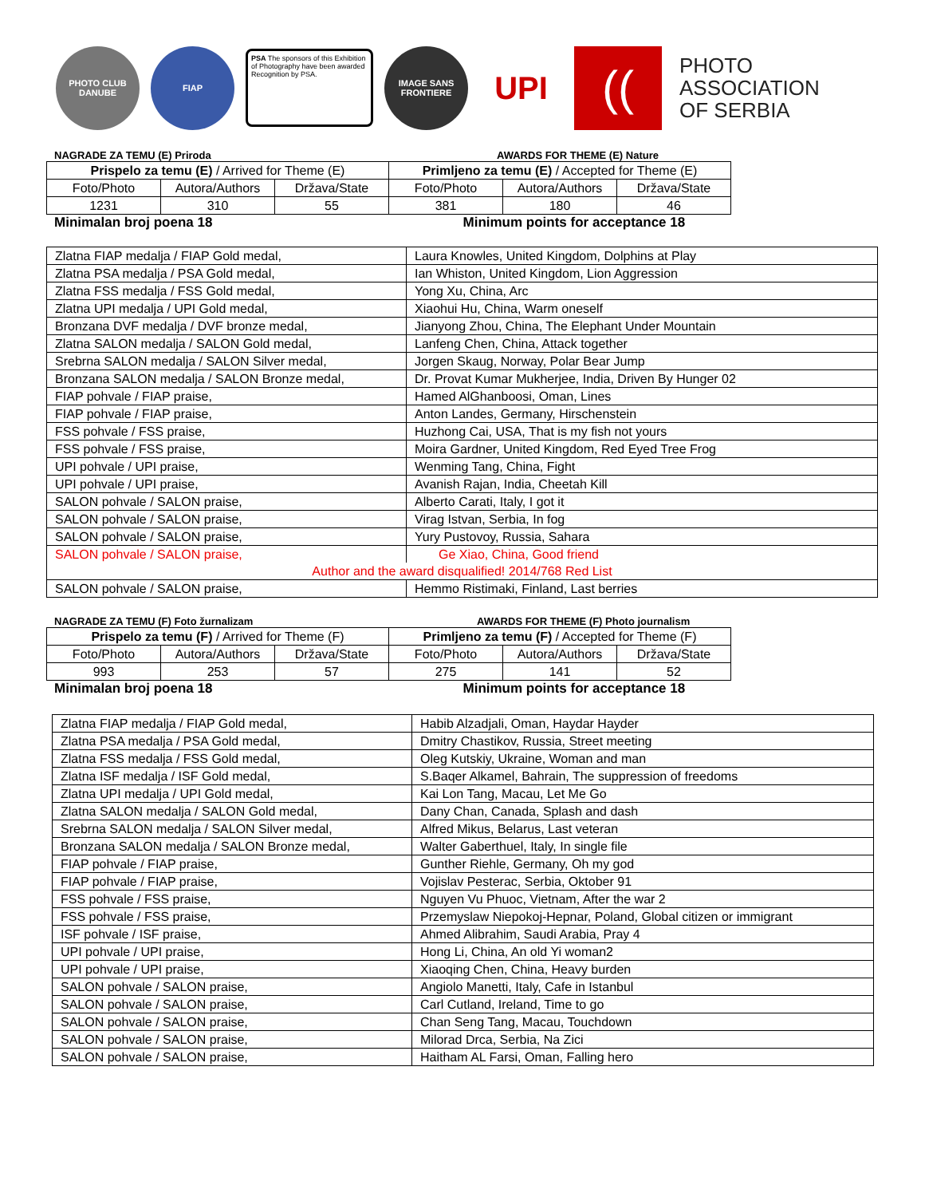PHOTO CLUB DANUBE
FIAP
PSA The sponsors of this Exhibition of Photography have been awarded Recognition by PSA.
IMAGE SANS FRONTIERE
UPI
((
PHOTO
ASSOCIATION
OF SERBIA
NAGRADE ZA TEMU (E) Priroda AWARDS FOR THEME (E) Nature
| Prispelo za temu (E) / Arrived for Theme (E) | | | Primljeno za temu (E) / Accepted for Theme (E) | | |
| --- | --- | --- | --- | --- | --- |
| Foto/Photo | Autora/Authors | Država/State | Foto/Photo | Autora/Authors | Država/State |
| 1231 | 310 | 55 | 381 | 180 | 46 |
Minimalan broj poena 18 Minimum points for acceptance 18
| Zlatna FIAP medalja / FIAP Gold medal, | Laura Knowles, United Kingdom, Dolphins at Play |
| Zlatna PSA medalja / PSA Gold medal, | Ian Whiston, United Kingdom, Lion Aggression |
| Zlatna FSS medalja / FSS Gold medal, | Yong Xu, China, Arc |
| Zlatna UPI medalja / UPI Gold medal, | Xiaohui Hu, China, Warm oneself |
| Bronzana DVF medalja / DVF bronze medal, | Jianyong Zhou, China, The Elephant Under Mountain |
| Zlatna SALON medalja / SALON Gold medal, | Lanfeng Chen, China, Attack together |
| Srebrna SALON medalja / SALON Silver medal, | Jorgen Skaug, Norway, Polar Bear Jump |
| Bronzana SALON medalja / SALON Bronze medal, | Dr. Provat Kumar Mukherjee, India, Driven By Hunger 02 |
| FIAP pohvale / FIAP praise, | Hamed AlGhanboosi, Oman, Lines |
| FIAP pohvale / FIAP praise, | Anton Landes, Germany, Hirschenstein |
| FSS pohvale / FSS praise, | Huzhong Cai, USA, That is my fish not yours |
| FSS pohvale / FSS praise, | Moira Gardner, United Kingdom, Red Eyed Tree Frog |
| UPI pohvale / UPI praise, | Wenming Tang, China, Fight |
| UPI pohvale / UPI praise, | Avanish Rajan, India, Cheetah Kill |
| SALON pohvale / SALON praise, | Alberto Carati, Italy, I got it |
| SALON pohvale / SALON praise, | Virag Istvan, Serbia, In fog |
| SALON pohvale / SALON praise, | Yury Pustovoy, Russia, Sahara |
| SALON pohvale / SALON praise, | Ge Xiao, China, Good friend |
| Author and the award disqualified! 2014/768 Red List | |
| SALON pohvale / SALON praise, | Hemmo Ristimaki, Finland, Last berries |
NAGRADE ZA TEMU (F) Foto žurnalizam
AWARDS FOR THEME (F) Photo journalism
| Prispelo za temu (F) / Arrived for Theme (F) | | | Primljeno za temu (F) / Accepted for Theme (F) | | |
| --- | --- | --- | --- | --- | --- |
| Foto/Photo | Autora/Authors | Država/State | Foto/Photo | Autora/Authors | Država/State |
| 993 | 253 | 57 | 275 | 141 | 52 |
Minimalan broj poena 18 Minimum points for acceptance 18
| Zlatna FIAP medalja / FIAP Gold medal, | Habib Alzadjali, Oman, Haydar Hayder |
| Zlatna PSA medalja / PSA Gold medal, | Dmitry Chastikov, Russia, Street meeting |
| Zlatna FSS medalja / FSS Gold medal, | Oleg Kutskiy, Ukraine, Woman and man |
| Zlatna ISF medalja / ISF Gold medal, | S.Baqer Alkamel, Bahrain, The suppression of freedoms |
| Zlatna UPI medalja / UPI Gold medal, | Kai Lon Tang, Macau, Let Me Go |
| Zlatna SALON medalja / SALON Gold medal, | Dany Chan, Canada, Splash and dash |
| Srebrna SALON medalja / SALON Silver medal, | Alfred Mikus, Belarus, Last veteran |
| Bronzana SALON medalja / SALON Bronze medal, | Walter Gaberthuel, Italy, In single file |
| FIAP pohvale / FIAP praise, | Gunther Riehle, Germany, Oh my god |
| FIAP pohvale / FIAP praise, | Vojislav Pesterac, Serbia, Oktober 91 |
| FSS pohvale / FSS praise, | Nguyen Vu Phuoc, Vietnam, After the war 2 |
| FSS pohvale / FSS praise, | Przemyslaw Niepokoj-Hepnar, Poland, Global citizen or immigrant |
| ISF pohvale / ISF praise, | Ahmed Alibrahim, Saudi Arabia, Pray 4 |
| UPI pohvale / UPI praise, | Hong Li, China, An old Yi woman2 |
| UPI pohvale / UPI praise, | Xiaoqing Chen, China, Heavy burden |
| SALON pohvale / SALON praise, | Angiolo Manetti, Italy, Cafe in Istanbul |
| SALON pohvale / SALON praise, | Carl Cutland, Ireland, Time to go |
| SALON pohvale / SALON praise, | Chan Seng Tang, Macau, Touchdown |
| SALON pohvale / SALON praise, | Milorad Drca, Serbia, Na Zici |
| SALON pohvale / SALON praise, | Haitham AL Farsi, Oman, Falling hero |